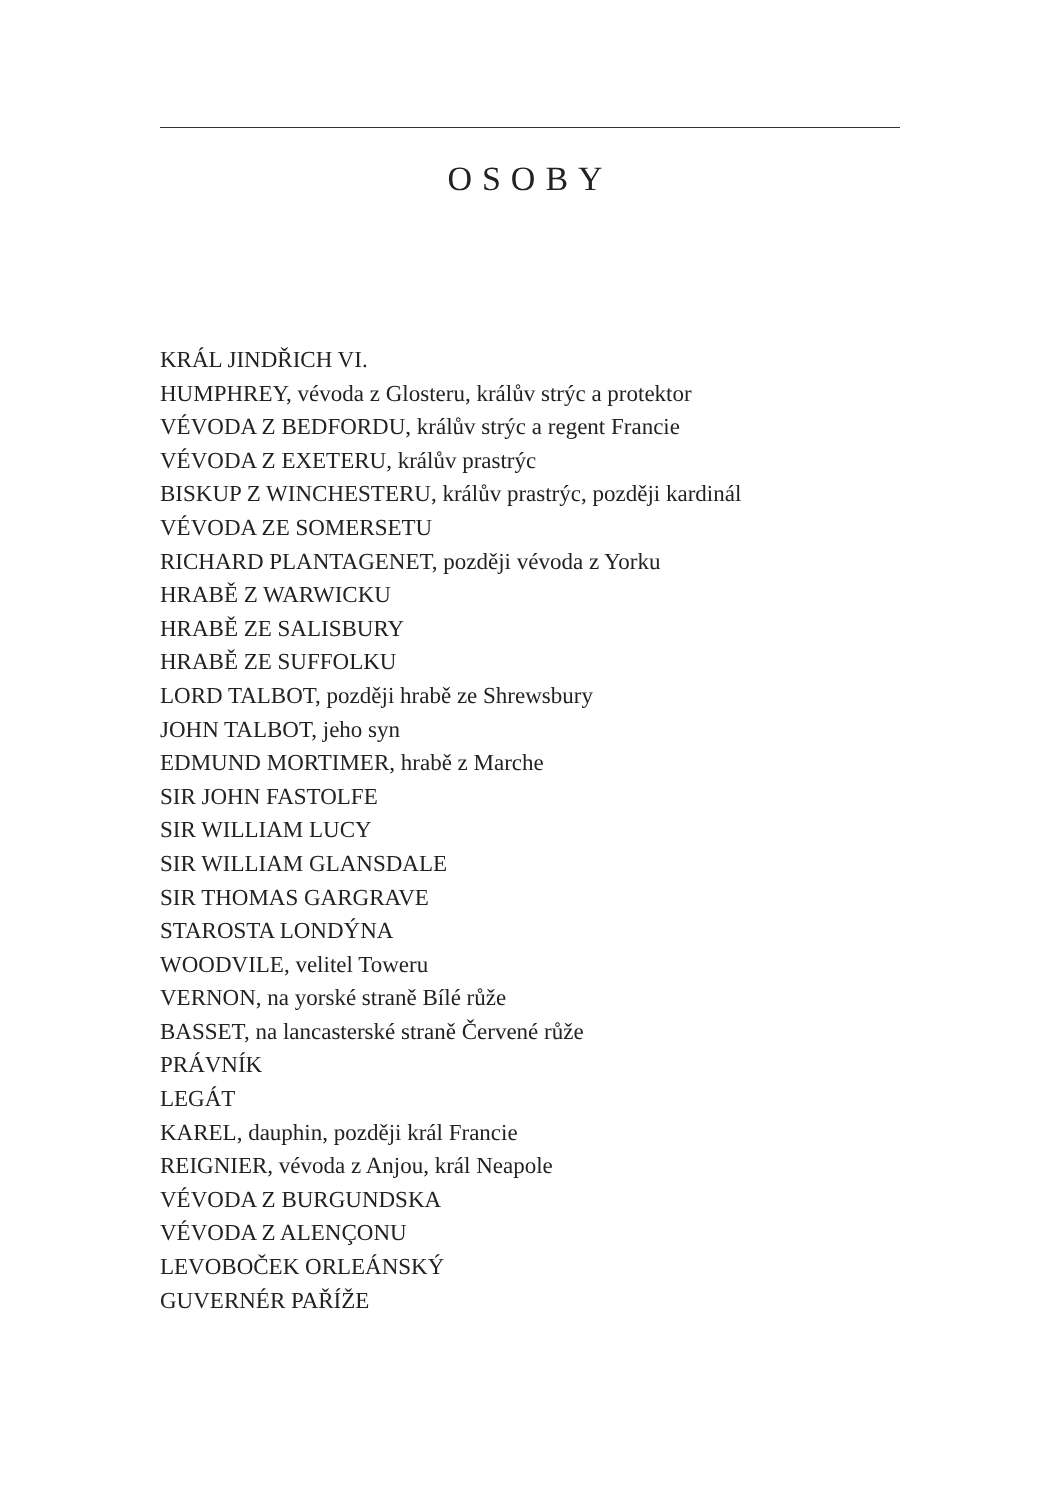OSOBY
KRÁL JINDŘICH VI.
HUMPHREY, vévoda z Glosteru, králův strýc a protektor
VÉVODA Z BEDFORDU, králův strýc a regent Francie
VÉVODA Z EXETERU, králův prastrýc
BISKUP Z WINCHESTERU, králův prastrýc, později kardinál
VÉVODA ZE SOMERSETU
RICHARD PLANTAGENET, později vévoda z Yorku
HRABĚ Z WARWICKU
HRABĚ ZE SALISBURY
HRABĚ ZE SUFFOLKU
LORD TALBOT, později hrabě ze Shrewsbury
JOHN TALBOT, jeho syn
EDMUND MORTIMER, hrabě z Marche
SIR JOHN FASTOLFE
SIR WILLIAM LUCY
SIR WILLIAM GLANSDALE
SIR THOMAS GARGRAVE
STAROSTA LONDÝNA
WOODVILE, velitel Toweru
VERNON, na yorské straně Bílé růže
BASSET, na lancasterské straně Červené růže
PRÁVNÍK
LEGÁT
KAREL, dauphin, později král Francie
REIGNIER, vévoda z Anjou, král Neapole
VÉVODA Z BURGUNDSKA
VÉVODA Z ALENÇONU
LEVOBOČEK ORLEÁNSKÝ
GUVERNÉR PAŘÍŽE